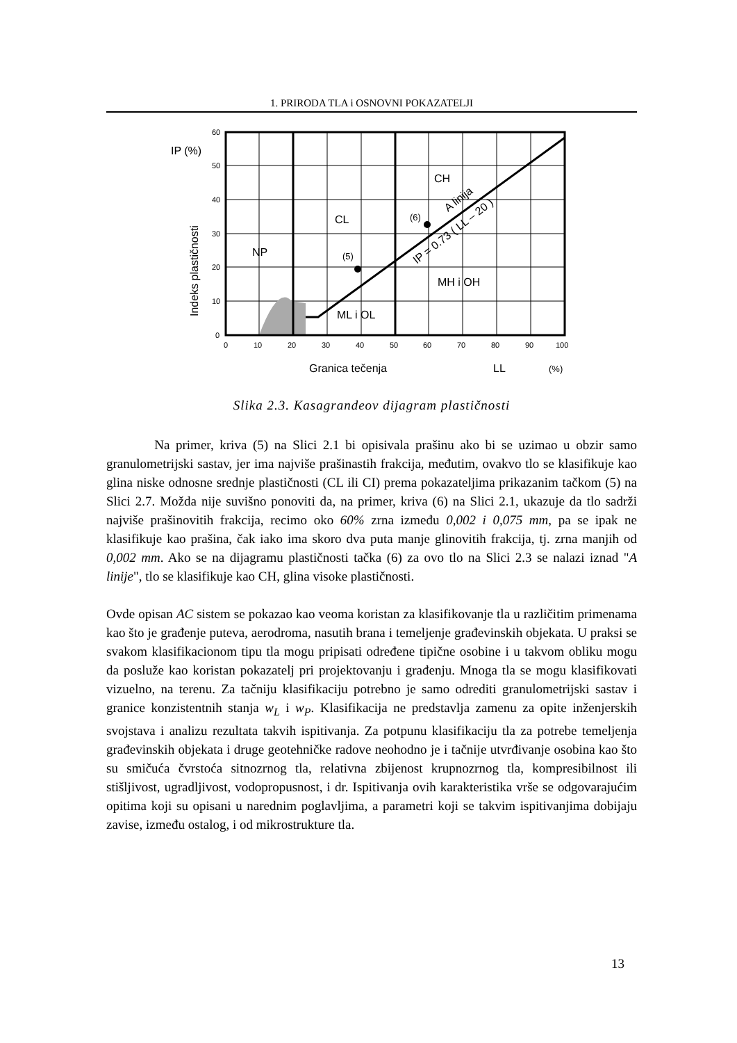1. PRIRODA TLA i OSNOVNI POKAZATELJI
NP
CL
CH
ML i OL
MH i OH
(5)
(6)
IP = 0.73 ( LL – 20 )
A linija
Granica tečenja
LL
(%)
Indeks plastičnosti
IP (%)
60
50
40
30
20
10
0
0
10
20
30
40
50
60
70
80
90
100
Slika 2.3. Kasagrandeov dijagram plastičnosti
Na primer, kriva (5) na Slici 2.1 bi opisivala prašinu ako bi se uzimao u obzir samo granulometrijski sastav, jer ima najviše prašinastih frakcija, međutim, ovakvo tlo se klasifikuje kao glina niske odnosne srednje plastičnosti (CL ili CI) prema pokazateljima prikazanim tačkom (5) na Slici 2.7. Možda nije suvišno ponoviti da, na primer, kriva (6) na Slici 2.1, ukazuje da tlo sadrži najviše prašinovitih frakcija, recimo oko 60% zrna između 0,002 i 0,075 mm, pa se ipak ne klasifikuje kao prašina, čak iako ima skoro dva puta manje glinovitih frakcija, tj. zrna manjih od 0,002 mm. Ako se na dijagramu plastičnosti tačka (6) za ovo tlo na Slici 2.3 se nalazi iznad "A linije", tlo se klasifikuje kao CH, glina visoke plastičnosti.
Ovde opisan AC sistem se pokazao kao veoma koristan za klasifikovanje tla u različitim primenama kao što je građenje puteva, aerodroma, nasutih brana i temeljenje građevinskih objekata. U praksi se svakom klasifikacionom tipu tla mogu pripisati određene tipične osobine i u takvom obliku mogu da posluže kao koristan pokazatelj pri projektovanju i građenju. Mnoga tla se mogu klasifikovati vizuelno, na terenu. Za tačniju klasifikaciju potrebno je samo odrediti granulometrijski sastav i granice konzistentnih stanja w<sub>L</sub> i w<sub>P</sub>. Klasifikacija ne predstavlja zamenu za opite inženjerskih svojstava i analizu rezultata takvih ispitivanja. Za potpunu klasifikaciju tla za potrebe temeljenja građevinskih objekata i druge geotehničke radove neohodno je i tačnije utvrđivanje osobina kao što su smičuća čvrstoća sitnozrnog tla, relativna zbijenost krupnozrnog tla, kompresibilnost ili stišljivost, ugradljivost, vodopropusnost, i dr. Ispitivanja ovih karakteristika vrše se odgovarajućim opitima koji su opisani u narednim poglavljima, a parametri koji se takvim ispitivanjima dobijaju zavise, između ostalog, i od mikrostrukture tla.
13